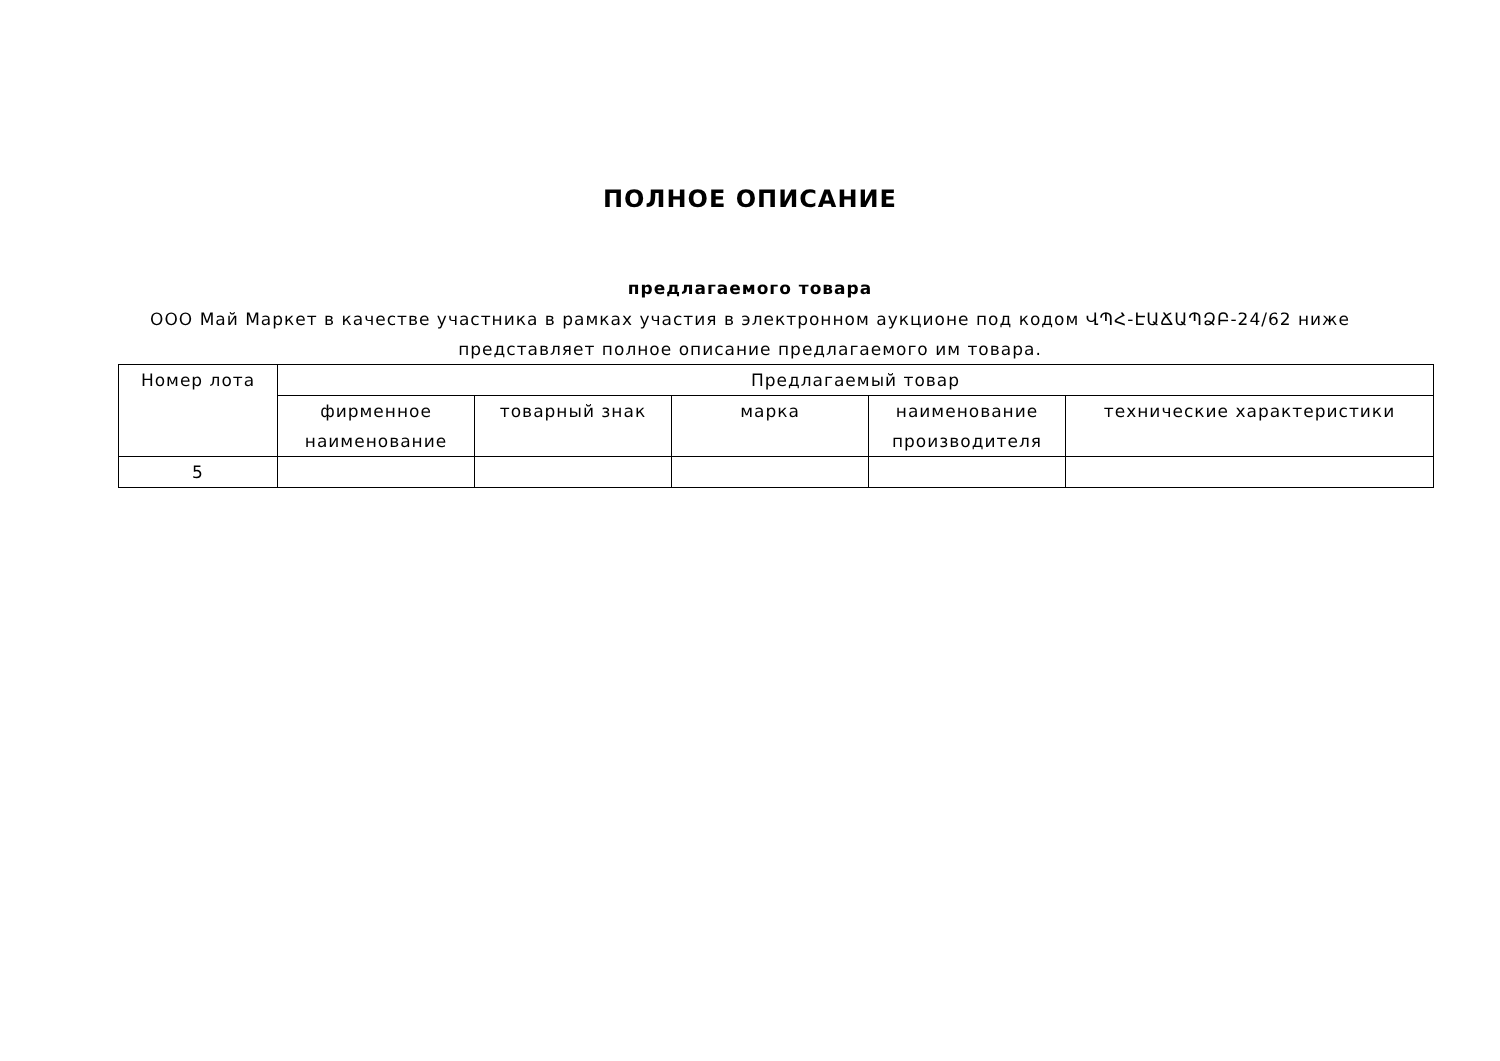ПОЛНОЕ ОПИСАНИЕ
предлагаемого товара
ООО Май Маркет в качестве участника в рамках участия в электронном аукционе под кодом ՎՊՀ-ԷԱՃԱՊՁԲ-24/62 ниже представляет полное описание предлагаемого им товара.
| Номер лота | Предлагаемый товар | | | | |
| --- | --- | --- | --- | --- | --- |
| | фирменное наименование | товарный знак | марка | наименование производителя | технические характеристики |
| 5 | | | | | |